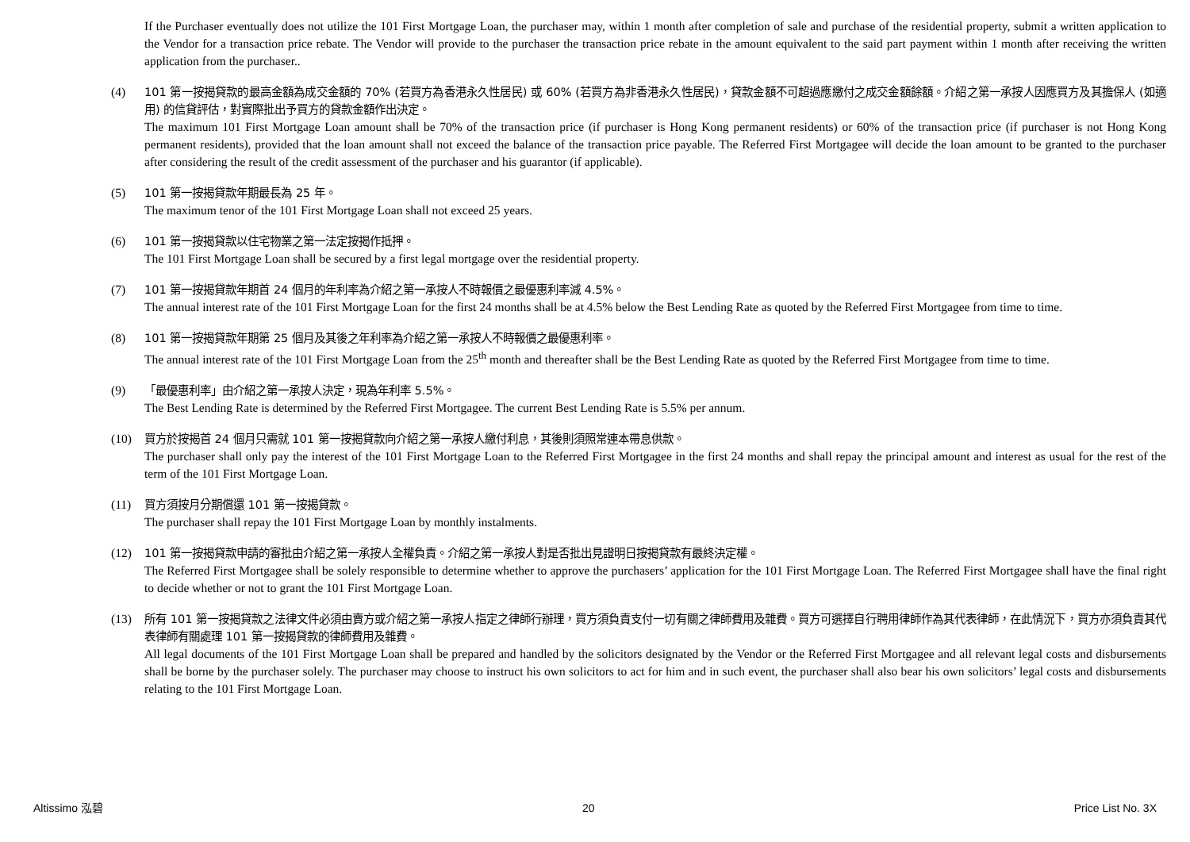If the Purchaser eventually does not utilize the 101 First Mortgage Loan, the purchaser may, within 1 month after completion of sale and purchase of the residential property, submit a written application to the Vendor for a transaction price rebate. The Vendor will provide to the purchaser the transaction price rebate in the amount equivalent to the said part payment within 1 month after receiving the written application from the purchaser..
(4) 101 第一按揭貸款的最高金額為成交金額的 70% (若買方為香港永久性居民) 或 60% (若買方為非香港永久性居民)，貸款金額不可超過應繳付之成交金額餘額。介紹之第一承按人因應買方及其擔保人 (如適用) 的信貸評估，對實際批出予買方的貸款金額作出決定。
The maximum 101 First Mortgage Loan amount shall be 70% of the transaction price (if purchaser is Hong Kong permanent residents) or 60% of the transaction price (if purchaser is not Hong Kong permanent residents), provided that the loan amount shall not exceed the balance of the transaction price payable. The Referred First Mortgagee will decide the loan amount to be granted to the purchaser after considering the result of the credit assessment of the purchaser and his guarantor (if applicable).
(5) 101 第一按揭貸款年期最長為 25 年。
The maximum tenor of the 101 First Mortgage Loan shall not exceed 25 years.
(6) 101 第一按揭貸款以住宅物業之第一法定按揭作抵押。
The 101 First Mortgage Loan shall be secured by a first legal mortgage over the residential property.
(7) 101 第一按揭貸款年期首 24 個月的年利率為介紹之第一承按人不時報價之最優惠利率減 4.5%。
The annual interest rate of the 101 First Mortgage Loan for the first 24 months shall be at 4.5% below the Best Lending Rate as quoted by the Referred First Mortgagee from time to time.
(8) 101 第一按揭貸款年期第 25 個月及其後之年利率為介紹之第一承按人不時報價之最優惠利率。
The annual interest rate of the 101 First Mortgage Loan from the 25<sup>th</sup> month and thereafter shall be the Best Lending Rate as quoted by the Referred First Mortgagee from time to time.
(9) 「最優惠利率」由介紹之第一承按人決定，現為年利率 5.5%。
The Best Lending Rate is determined by the Referred First Mortgagee. The current Best Lending Rate is 5.5% per annum.
(10) 買方於按揭首 24 個月只需就 101 第一按揭貸款向介紹之第一承按人繳付利息，其後則須照常連本帶息供款。
The purchaser shall only pay the interest of the 101 First Mortgage Loan to the Referred First Mortgagee in the first 24 months and shall repay the principal amount and interest as usual for the rest of the term of the 101 First Mortgage Loan.
(11) 買方須按月分期償還 101 第一按揭貸款。
The purchaser shall repay the 101 First Mortgage Loan by monthly instalments.
(12) 101 第一按揭貸款申請的審批由介紹之第一承按人全權負責。介紹之第一承按人對是否批出見證明日按揭貸款有最終決定權。
The Referred First Mortgagee shall be solely responsible to determine whether to approve the purchasers’ application for the 101 First Mortgage Loan. The Referred First Mortgagee shall have the final right to decide whether or not to grant the 101 First Mortgage Loan.
(13) 所有 101 第一按揭貸款之法律文件必須由賣方或介紹之第一承按人指定之律師行辦理，買方須負責支付一切有關之律師費用及雜費。買方可選擇自行聘用律師作為其代表律師，在此情況下，買方亦須負責其代表律師有關處理 101 第一按揭貸款的律師費用及雜費。
All legal documents of the 101 First Mortgage Loan shall be prepared and handled by the solicitors designated by the Vendor or the Referred First Mortgagee and all relevant legal costs and disbursements shall be borne by the purchaser solely. The purchaser may choose to instruct his own solicitors to act for him and in such event, the purchaser shall also bear his own solicitors’ legal costs and disbursements relating to the 101 First Mortgage Loan.
Altissimo 泓碧 20 Price List No. 3X